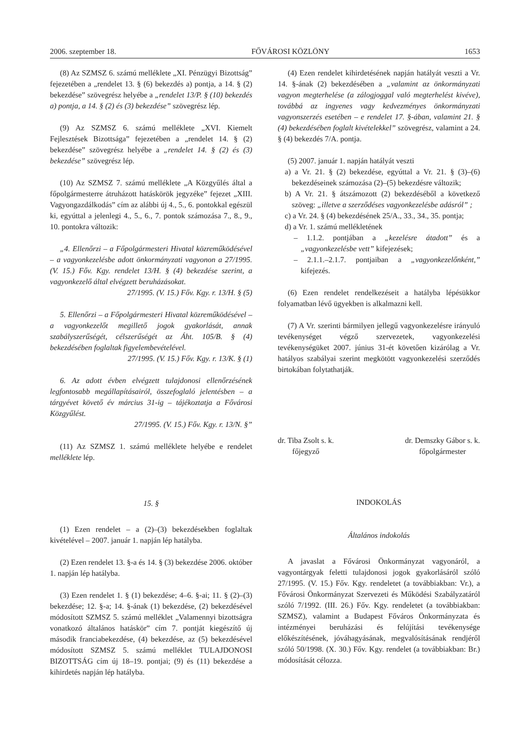2006. szeptember 18. FŐVÁROSI KÖZLÖNY 1653
(8) Az SZMSZ 6. számú melléklete „XI. Pénzügyi Bizottság” fejezetében a „rendelet 13. § (6) bekezdés a) pontja, a 14. § (2) bekezdése” szövegrész helyébe a „rendelet 13/P. § (10) bekezdés a) pontja, a 14. § (2) és (3) bekezdése” szövegrész lép.
(9) Az SZMSZ 6. számú melléklete „XVI. Kiemelt Fejlesztések Bizottsága” fejezetében a „rendelet 14. § (2) bekezdése” szövegrész helyébe a „rendelet 14. § (2) és (3) bekezdése” szövegrész lép.
(10) Az SZMSZ 7. számú melléklete „A Közgyűlés által a főpolgármesterre átruházott hatáskörök jegyzéke” fejezet „XIII. Vagyongazdálkodás” cím az alábbi új 4., 5., 6. pontokkal egészül ki, egyúttal a jelenlegi 4., 5., 6., 7. pontok számozása 7., 8., 9., 10. pontokra változik:
„4. Ellenőrzi – a Főpolgármesteri Hivatal közreműködésével – a vagyonkezelésbe adott önkormányzati vagyonon a 27/1995. (V. 15.) Főv. Kgy. rendelet 13/H. § (4) bekezdése szerint, a vagyonkezelő által elvégzett beruházásokat.
27/1995. (V. 15.) Főv. Kgy. r. 13/H. § (5)
5. Ellenőrzi – a Főpolgármesteri Hivatal közreműködésével – a vagyonkezelőt megillető jogok gyakorlását, annak szabályszerűségét, célszerűségét az Áht. 105/B. § (4) bekezdésében foglaltak figyelembevételével.
27/1995. (V. 15.) Főv. Kgy. r. 13/K. § (1)
6. Az adott évben elvégzett tulajdonosi ellenőrzésének legfontosabb megállapításairól, összefoglaló jelentésben – a tárgyévet követő év március 31-ig – tájékoztatja a Fővárosi Közgyűlést.
27/1995. (V. 15.) Főv. Kgy. r. 13/N. §”
(11) Az SZMSZ 1. számú melléklete helyébe e rendelet melléklete lép.
15. §
(1) Ezen rendelet – a (2)–(3) bekezdésekben foglaltak kivételével – 2007. január 1. napján lép hatályba.
(2) Ezen rendelet 13. §-a és 14. § (3) bekezdése 2006. október 1. napján lép hatályba.
(3) Ezen rendelet 1. § (1) bekezdése; 4–6. §-ai; 11. § (2)–(3) bekezdése; 12. §-a; 14. §-ának (1) bekezdése, (2) bekezdésével módosított SZMSZ 5. számú melléklet „Valamennyi bizottságra vonatkozó általános hatáskör” cím 7. pontját kiegészítő új második franciabekezdése, (4) bekezdése, az (5) bekezdésével módosított SZMSZ 5. számú melléklet TULAJDONOSI BIZOTTSÁG cím új 18–19. pontjai; (9) és (11) bekezdése a kihirdetés napján lép hatályba.
(4) Ezen rendelet kihirdetésének napján hatályát veszti a Vr. 14. §-ának (2) bekezdésében a „valamint az önkormányzati vagyon megterhelése (a zálogjoggal való megterhelést kivéve), továbbá az ingyenes vagy kedvezményes önkormányzati vagyonszerzés esetében – e rendelet 17. §-ában, valamint 21. § (4) bekezdésében foglalt kivételekkel” szövegrész, valamint a 24. § (4) bekezdés 7/A. pontja.
(5) 2007. január 1. napján hatályát veszti
a) a Vr. 21. § (2) bekezdése, egyúttal a Vr. 21. § (3)–(6) bekezdéseinek számozása (2)–(5) bekezdésre változik;
b) A Vr. 21. § átszámozott (2) bekezdéséből a következő szöveg: „illetve a szerződéses vagyonkezelésbe adásról” ;
c) a Vr. 24. § (4) bekezdésének 25/A., 33., 34., 35. pontja;
d) a Vr. 1. számú mellékletének
– 1.1.2. pontjában a „kezelésre átadott” és a „vagyonkezelésbe vett” kifejezések;
– 2.1.1.–2.1.7. pontjaiban a „vagyonkezelőnként,” kifejezés.
(6) Ezen rendelet rendelkezéseit a hatályba lépésükkor folyamatban lévő ügyekben is alkalmazni kell.
(7) A Vr. szerinti bármilyen jellegű vagyonkezelésre irányuló tevékenységet végző szervezetek, vagyonkezelési tevékenységüket 2007. június 31-ét követően kizárólag a Vr. hatályos szabályai szerint megkötött vagyonkezelési szerződés birtokában folytathatják.
dr. Tiba Zsolt s. k.
főjegyző
dr. Demszky Gábor s. k.
főpolgármester
INDOKOLÁS
Általános indokolás
A javaslat a Fővárosi Önkormányzat vagyonáról, a vagyontárgyak feletti tulajdonosi jogok gyakorlásáról szóló 27/1995. (V. 15.) Főv. Kgy. rendeletet (a továbbiakban: Vr.), a Fővárosi Önkormányzat Szervezeti és Működési Szabályzatáról szóló 7/1992. (III. 26.) Főv. Kgy. rendeletet (a továbbiakban: SZMSZ), valamint a Budapest Főváros Önkormányzata és intézményei beruházási és felújítási tevékenysége előkészítésének, jóváhagyásának, megvalósításának rendjéről szóló 50/1998. (X. 30.) Főv. Kgy. rendelet (a továbbiakban: Br.) módosítását célozza.